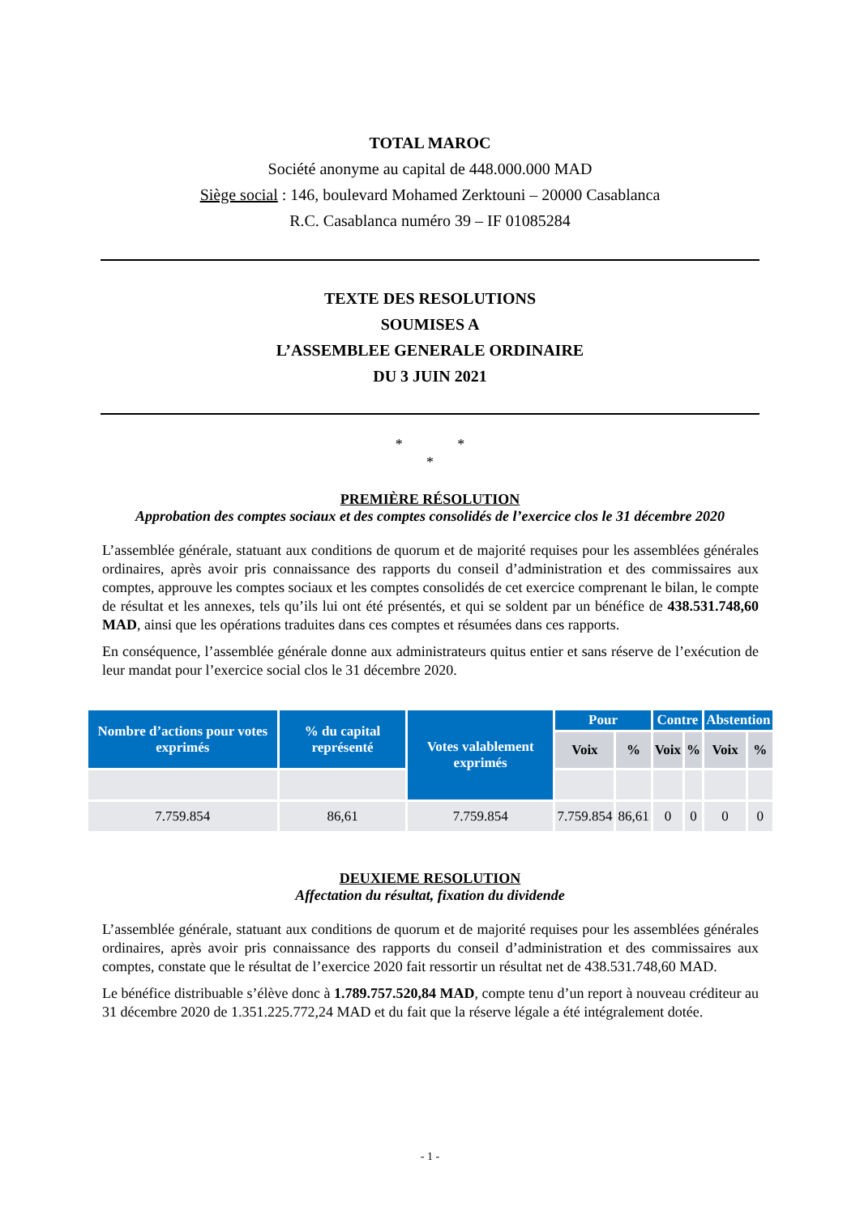TOTAL MAROC
Société anonyme au capital de 448.000.000 MAD
Siège social : 146, boulevard Mohamed Zerktouni – 20000 Casablanca
R.C. Casablanca numéro 39 – IF 01085284
TEXTE DES RESOLUTIONS
SOUMISES A
L’ASSEMBLEE GENERALE ORDINAIRE
DU 3 JUIN 2021
* *
*
PREMIÈRE RÉSOLUTION
Approbation des comptes sociaux et des comptes consolidés de l’exercice clos le 31 décembre 2020
L’assemblée générale, statuant aux conditions de quorum et de majorité requises pour les assemblées générales ordinaires, après avoir pris connaissance des rapports du conseil d’administration et des commissaires aux comptes, approuve les comptes sociaux et les comptes consolidés de cet exercice comprenant le bilan, le compte de résultat et les annexes, tels qu’ils lui ont été présentés, et qui se soldent par un bénéfice de 438.531.748,60 MAD, ainsi que les opérations traduites dans ces comptes et résumées dans ces rapports.
En conséquence, l’assemblée générale donne aux administrateurs quitus entier et sans réserve de l’exécution de leur mandat pour l’exercice social clos le 31 décembre 2020.
| Nombre d’actions pour votes exprimés | % du capital représenté | Votes valablement exprimés | Pour | | Contre | | Abstention | |
| --- | --- | --- | --- | --- | --- | --- | --- | --- |
| | | | Voix | % | Voix | % | Voix | % |
| 7.759.854 | 86,61 | 7.759.854 | 7.759.854 | 86,61 | 0 | 0 | 0 | 0 |
DEUXIEME RESOLUTION
Affectation du résultat, fixation du dividende
L’assemblée générale, statuant aux conditions de quorum et de majorité requises pour les assemblées générales ordinaires, après avoir pris connaissance des rapports du conseil d’administration et des commissaires aux comptes, constate que le résultat de l’exercice 2020 fait ressortir un résultat net de 438.531.748,60 MAD.
Le bénéfice distribuable s’élève donc à 1.789.757.520,84 MAD, compte tenu d’un report à nouveau créditeur au 31 décembre 2020 de 1.351.225.772,24 MAD et du fait que la réserve légale a été intégralement dotée.
- 1 -